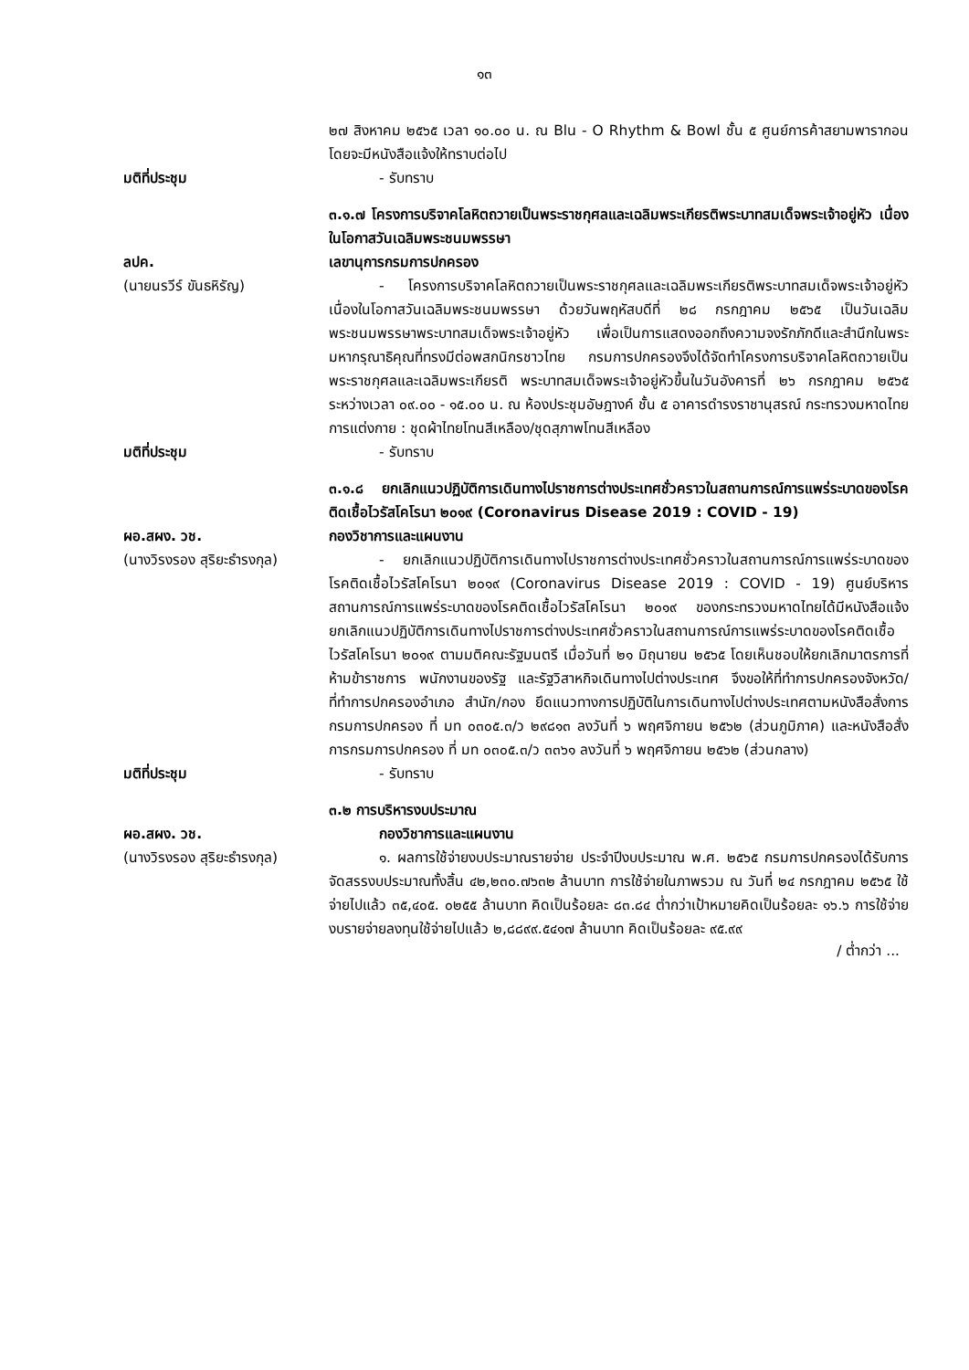๑๓
๒๗ สิงหาคม ๒๕๖๕ เวลา ๑๐.๐๐ น. ณ Blu - O Rhythm & Bowl ชั้น ๕ ศูนย์การค้าสยามพารากอน โดยจะมีหนังสือแจ้งให้ทราบต่อไป
มติที่ประชุม - รับทราบ
๓.๑.๗ โครงการบริจาคโลหิตถวายเป็นพระราชกุศลและเฉลิมพระเกียรติพระบาทสมเด็จพระเจ้าอยู่หัว เนื่องในโอกาสวันเฉลิมพระชนมพรรษา
ลปค.
(นายนรวีร์ ขันธหิรัญ)
เลขานุการกรมการปกครอง
- โครงการบริจาคโลหิตถวายเป็นพระราชกุศลและเฉลิมพระเกียรติพระบาทสมเด็จพระเจ้าอยู่หัว เนื่องในโอกาสวันเฉลิมพระชนมพรรษา ด้วยวันพฤหัสบดีที่ ๒๘ กรกฎาคม ๒๕๖๕ เป็นวันเฉลิมพระชนมพรรษาพระบาทสมเด็จพระเจ้าอยู่หัว เพื่อเป็นการแสดงออกถึงความจงรักภักดีและสำนึกในพระมหากรุณาธิคุณที่ทรงมีต่อพสกนิกรชาวไทย กรมการปกครองจึงได้จัดทำโครงการบริจาคโลหิตถวายเป็นพระราชกุศลและเฉลิมพระเกียรติ พระบาทสมเด็จพระเจ้าอยู่หัวขึ้นในวันอังคารที่ ๒๖ กรกฎาคม ๒๕๖๕ ระหว่างเวลา ๐๙.๐๐ - ๑๕.๐๐ น. ณ ห้องประชุมอัษฎางค์ ชั้น ๕ อาคารดำรงราชานุสรณ์ กระทรวงมหาดไทย การแต่งกาย : ชุดผ้าไทยโทนสีเหลือง/ชุดสุภาพโทนสีเหลือง
มติที่ประชุม - รับทราบ
๓.๑.๘ ยกเลิกแนวปฏิบัติการเดินทางไปราชการต่างประเทศชั่วคราวในสถานการณ์การแพร่ระบาดของโรคติดเชื้อไวรัสโคโรนา ๒๐๑๙ (Coronavirus Disease 2019 : COVID - 19)
ผอ.สผง. วช.
(นางวิรงรอง สุริยะธำรงกุล)
กองวิชาการและแผนงาน
- ยกเลิกแนวปฏิบัติการเดินทางไปราชการต่างประเทศชั่วคราวในสถานการณ์การแพร่ระบาดของโรคติดเชื้อไวรัสโคโรนา ๒๐๑๙ (Coronavirus Disease 2019 : COVID - 19) ศูนย์บริหารสถานการณ์การแพร่ระบาดของโรคติดเชื้อไวรัสโคโรนา ๒๐๑๙ ของกระทรวงมหาดไทยได้มีหนังสือแจ้งยกเลิกแนวปฏิบัติการเดินทางไปราชการต่างประเทศชั่วคราวในสถานการณ์การแพร่ระบาดของโรคติดเชื้อไวรัสโคโรนา ๒๐๑๙ ตามมติคณะรัฐมนตรี เมื่อวันที่ ๒๑ มิถุนายน ๒๕๖๕ โดยเห็นชอบให้ยกเลิกมาตรการที่ห้ามข้าราชการ พนักงานของรัฐ และรัฐวิสาหกิจเดินทางไปต่างประเทศ จึงขอให้ที่ทำการปกครองจังหวัด/ที่ทำการปกครองอำเภอ สำนัก/กอง ยึดแนวทางการปฏิบัติในการเดินทางไปต่างประเทศตามหนังสือสั่งการ กรมการปกครอง ที่ มท ๐๓๐๕.๓/ว ๒๙๘๑๓ ลงวันที่ ๖ พฤศจิกายน ๒๕๖๒ (ส่วนภูมิภาค) และหนังสือสั่งการกรมการปกครอง ที่ มท ๐๓๐๕.๓/ว ๓๓๖๑ ลงวันที่ ๖ พฤศจิกายน ๒๕๖๒ (ส่วนกลาง)
มติที่ประชุม - รับทราบ
๓.๒ การบริหารงบประมาณ
ผอ.สผง. วช.
(นางวิรงรอง สุริยะธำรงกุล)
กองวิชาการและแผนงาน
๑. ผลการใช้จ่ายงบประมาณรายจ่าย ประจำปีงบประมาณ พ.ศ. ๒๕๖๕ กรมการปกครองได้รับการจัดสรรงบประมาณทั้งสิ้น ๔๒,๒๓๐.๗๖๓๒ ล้านบาท การใช้จ่ายในภาพรวม ณ วันที่ ๒๔ กรกฎาคม ๒๕๖๕ ใช้จ่ายไปแล้ว ๓๕,๔๐๕. ๐๒๕๕ ล้านบาท คิดเป็นร้อยละ ๘๓.๘๔ ต่ำกว่าเป้าหมายคิดเป็นร้อยละ ๑๖.๖ การใช้จ่ายงบรายจ่ายลงทุนใช้จ่ายไปแล้ว ๒,๘๘๙๙.๕๔๑๗ ล้านบาท คิดเป็นร้อยละ ๙๕.๙๙
/ ต่ำกว่า ...